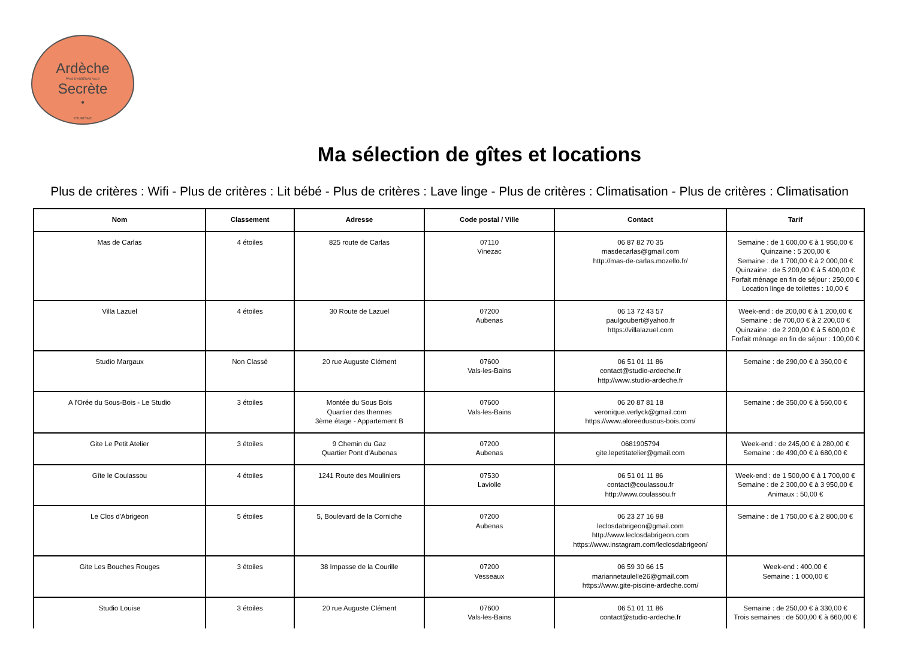Ardèche
PAYS D'AUBENAS VALS
Secrète
•
TOURISME
Ma sélection de gîtes et locations
Plus de critères : Wifi - Plus de critères : Lit bébé - Plus de critères : Lave linge - Plus de critères : Climatisation - Plus de critères : Climatisation
| Nom | Classement | Adresse | Code postal / Ville | Contact | Tarif |
| --- | --- | --- | --- | --- | --- |
| Mas de Carlas | 4 étoiles | 825 route de Carlas | 07110 Vinezac | 06 87 82 70 35 masdecarlas@gmail.com http://mas-de-carlas.mozello.fr/ | Semaine : de 1 600,00 € à 1 950,00 € Quinzaine : 5 200,00 € Semaine : de 1 700,00 € à 2 000,00 € Quinzaine : de 5 200,00 € à 5 400,00 € Forfait ménage en fin de séjour : 250,00 € Location linge de toilettes : 10,00 € |
| Villa Lazuel | 4 étoiles | 30 Route de Lazuel | 07200 Aubenas | 06 13 72 43 57 paulgoubert@yahoo.fr https://villalazuel.com | Week-end : de 200,00 € à 1 200,00 € Semaine : de 700,00 € à 2 200,00 € Quinzaine : de 2 200,00 € à 5 600,00 € Forfait ménage en fin de séjour : 100,00 € |
| Studio Margaux | Non Classé | 20 rue Auguste Clément | 07600 Vals-les-Bains | 06 51 01 11 86 contact@studio-ardeche.fr http://www.studio-ardeche.fr | Semaine : de 290,00 € à 360,00 € |
| A l'Orée du Sous-Bois - Le Studio | 3 étoiles | Montée du Sous Bois Quartier des thermes 3ème étage - Appartement B | 07600 Vals-les-Bains | 06 20 87 81 18 veronique.verlyck@gmail.com https://www.aloreedusous-bois.com/ | Semaine : de 350,00 € à 560,00 € |
| Gite Le Petit Atelier | 3 étoiles | 9 Chemin du Gaz Quartier Pont d'Aubenas | 07200 Aubenas | 0681905794 gite.lepetitatelier@gmail.com | Week-end : de 245,00 € à 280,00 € Semaine : de 490,00 € à 680,00 € |
| Gîte le Coulassou | 4 étoiles | 1241 Route des Mouliniers | 07530 Laviolle | 06 51 01 11 86 contact@coulassou.fr http://www.coulassou.fr | Week-end : de 1 500,00 € à 1 700,00 € Semaine : de 2 300,00 € à 3 950,00 € Animaux : 50,00 € |
| Le Clos d'Abrigeon | 5 étoiles | 5, Boulevard de la Corniche | 07200 Aubenas | 06 23 27 16 98 leclosdabrigeon@gmail.com http://www.leclosdabrigeon.com https://www.instagram.com/leclosdabrigeon/ | Semaine : de 1 750,00 € à 2 800,00 € |
| Gite Les Bouches Rouges | 3 étoiles | 38 Impasse de la Courille | 07200 Vesseaux | 06 59 30 66 15 mariannetaulelle26@gmail.com https://www.gite-piscine-ardeche.com/ | Week-end : 400,00 € Semaine : 1 000,00 € |
| Studio Louise | 3 étoiles | 20 rue Auguste Clément | 07600 Vals-les-Bains | 06 51 01 11 86 contact@studio-ardeche.fr | Semaine : de 250,00 € à 330,00 € Trois semaines : de 500,00 € à 660,00 € |